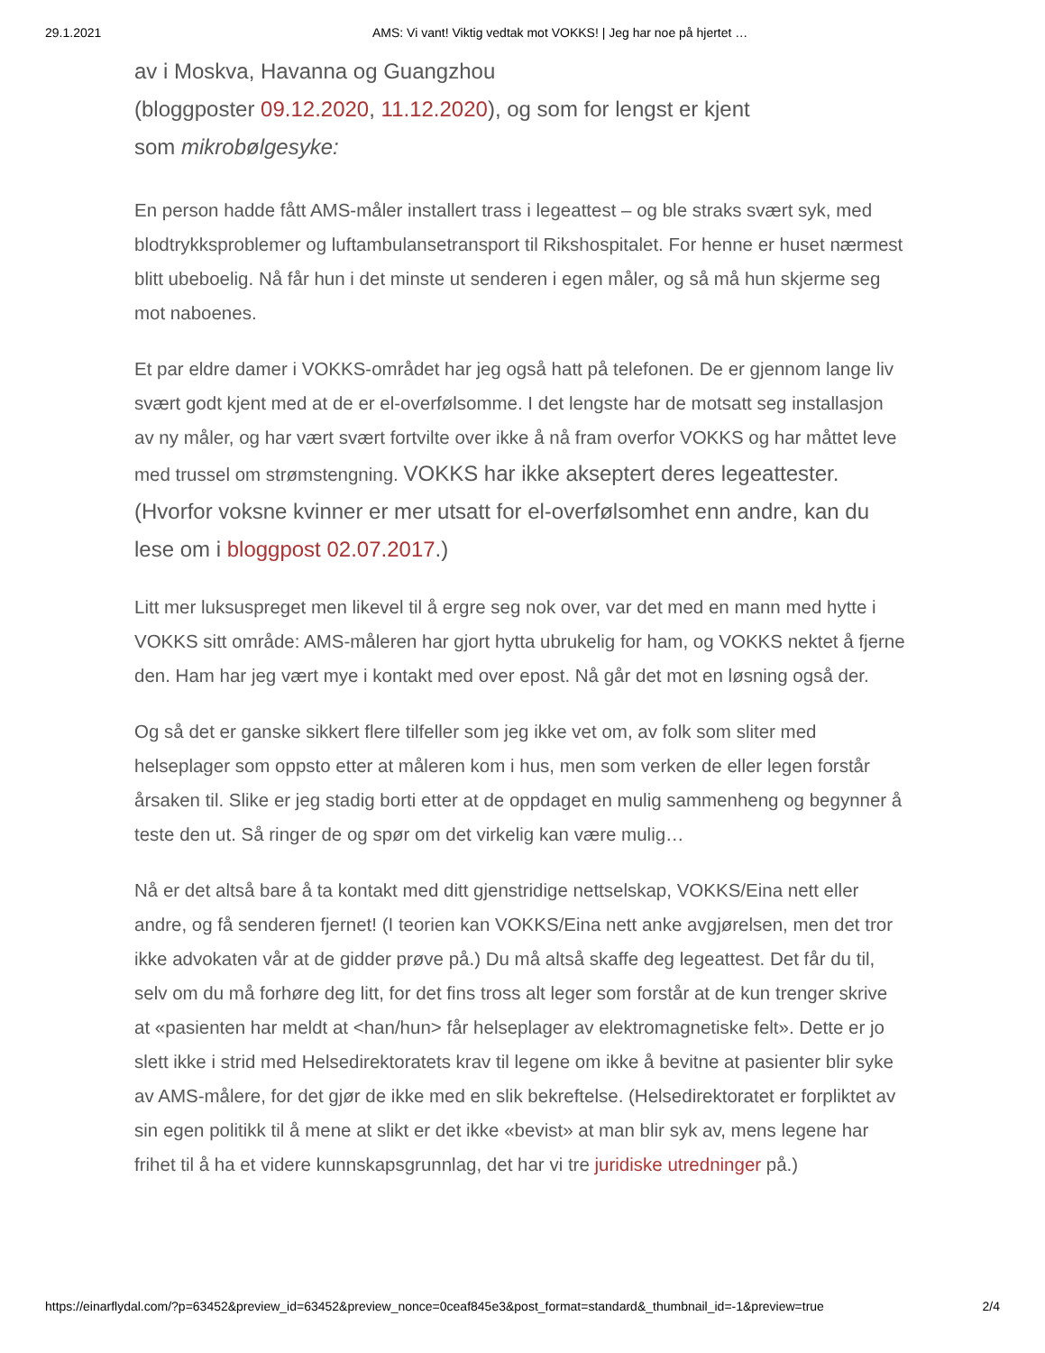29.1.2021 AMS: Vi vant! Viktig vedtak mot VOKKS! | Jeg har noe på hjertet …
av i Moskva, Havanna og Guangzhou
(bloggposter 09.12.2020, 11.12.2020), og som for lengst er kjent
som mikrobølgesyke:
En person hadde fått AMS-måler installert trass i legeattest – og ble straks svært syk, med blodtrykksproblemer og luftambulansetransport til Rikshospitalet. For henne er huset nærmest blitt ubeboelig. Nå får hun i det minste ut senderen i egen måler, og så må hun skjerme seg mot naboenes.
Et par eldre damer i VOKKS-området har jeg også hatt på telefonen. De er gjennom lange liv svært godt kjent med at de er el-overfølsomme. I det lengste har de motsatt seg installasjon av ny måler, og har vært svært fortvilte over ikke å nå fram overfor VOKKS og har måttet leve med trussel om strømstengning. VOKKS har ikke akseptert deres legeattester.(Hvorfor voksne kvinner er mer utsatt for el-overfølsomhet enn andre, kan du lese om i bloggpost 02.07.2017.)
Litt mer luksuspreget men likevel til å ergre seg nok over, var det med en mann med hytte i VOKKS sitt område: AMS-måleren har gjort hytta ubrukelig for ham, og VOKKS nektet å fjerne den. Ham har jeg vært mye i kontakt med over epost. Nå går det mot en løsning også der.
Og så det er ganske sikkert flere tilfeller som jeg ikke vet om, av folk som sliter med helseplager som oppsto etter at måleren kom i hus, men som verken de eller legen forstår årsaken til. Slike er jeg stadig borti etter at de oppdaget en mulig sammenheng og begynner å teste den ut. Så ringer de og spør om det virkelig kan være mulig…
Nå er det altså bare å ta kontakt med ditt gjenstridige nettselskap, VOKKS/Eina nett eller andre, og få senderen fjernet! (I teorien kan VOKKS/Eina nett anke avgjørelsen, men det tror ikke advokaten vår at de gidder prøve på.) Du må altså skaffe deg legeattest. Det får du til, selv om du må forhøre deg litt, for det fins tross alt leger som forstår at de kun trenger skrive at «pasienten har meldt at <han/hun> får helseplager av elektromagnetiske felt». Dette er jo slett ikke i strid med Helsedirektoratets krav til legene om ikke å bevitne at pasienter blir syke av AMS-målere, for det gjør de ikke med en slik bekreftelse. (Helsedirektoratet er forpliktet av sin egen politikk til å mene at slikt er det ikke «bevist» at man blir syk av, mens legene har frihet til å ha et videre kunnskapsgrunnlag, det har vi tre juridiske utredninger på.)
https://einarflydal.com/?p=63452&preview_id=63452&preview_nonce=0ceaf845e3&post_format=standard&_thumbnail_id=-1&preview=true 2/4